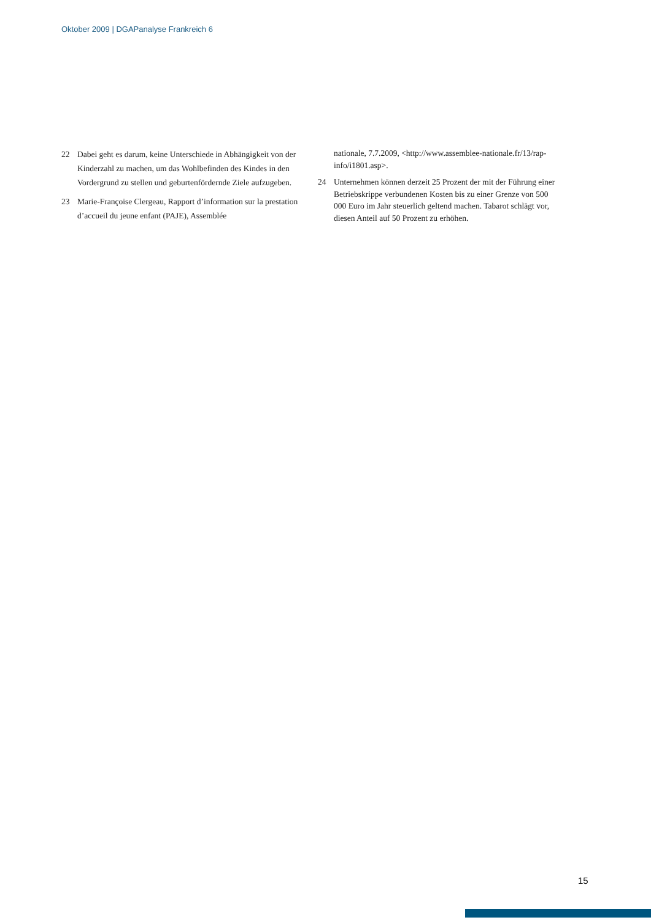Oktober 2009 | DGAPanalyse Frankreich 6
22 Dabei geht es darum, keine Unterschiede in Abhängigkeit von der Kinderzahl zu machen, um das Wohlbefinden des Kindes in den Vordergrund zu stellen und geburtenfördernde Ziele aufzugeben.
23 Marie-Françoise Clergeau, Rapport d’information sur la prestation d’accueil du jeune enfant (PAJE), Assemblée
nationale, 7.7.2009, <http://www.assemblee-nationale.fr/13/rap-info/i1801.asp>.
24 Unternehmen können derzeit 25 Prozent der mit der Führung einer Betriebskrippe verbundenen Kosten bis zu einer Grenze von 500 000 Euro im Jahr steuerlich geltend machen. Tabarot schlägt vor, diesen Anteil auf 50 Prozent zu erhöhen.
15